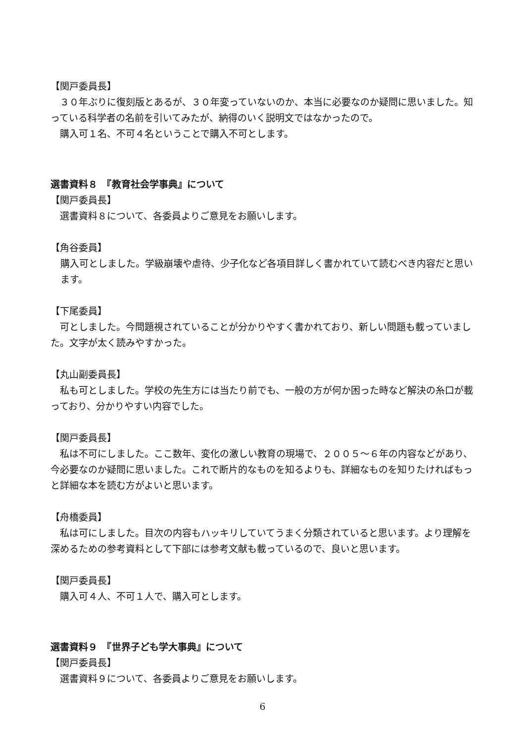【関戸委員長】
　３０年ぶりに復刻版とあるが、３０年変っていないのか、本当に必要なのか疑問に思いました。知っている科学者の名前を引いてみたが、納得のいく説明文ではなかったので。
　購入可１名、不可４名ということで購入不可とします。
選書資料８　『教育社会学事典』について
【関戸委員長】
　選書資料８について、各委員よりご意見をお願いします。
【角谷委員】
購入可としました。学級崩壊や虐待、少子化など各項目詳しく書かれていて読むべき内容だと思います。
【下尾委員】
　可としました。今問題視されていることが分かりやすく書かれており、新しい問題も載っていました。文字が太く読みやすかった。
【丸山副委員長】
　私も可としました。学校の先生方には当たり前でも、一般の方が何か困った時など解決の糸口が載っており、分かりやすい内容でした。
【関戸委員長】
　私は不可にしました。ここ数年、変化の激しい教育の現場で、２００５～６年の内容などがあり、今必要なのか疑問に思いました。これで断片的なものを知るよりも、詳細なものを知りたければもっと詳細な本を読む方がよいと思います。
【舟橋委員】
　私は可にしました。目次の内容もハッキリしていてうまく分類されていると思います。より理解を深めるための参考資料として下部には参考文献も載っているので、良いと思います。
【関戸委員長】
　購入可４人、不可１人で、購入可とします。
選書資料９　『世界子ども学大事典』について
【関戸委員長】
　選書資料９について、各委員よりご意見をお願いします。
6